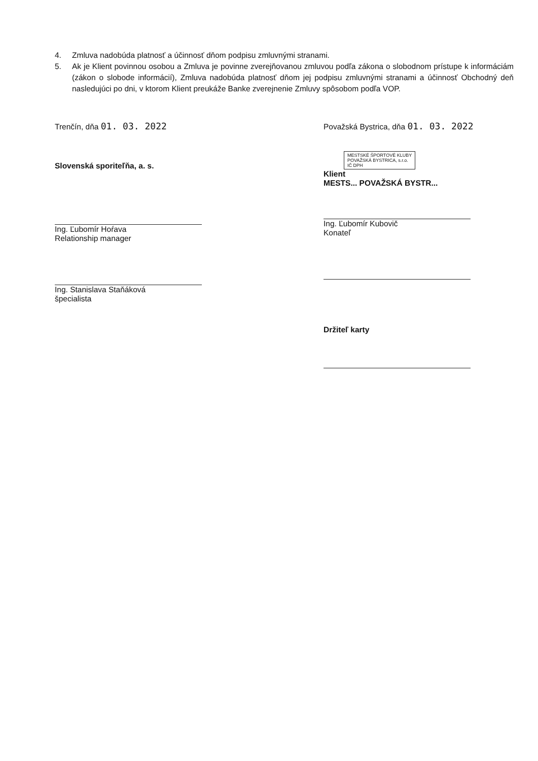4. Zmluva nadobúda platnosť a účinnosť dňom podpisu zmluvnými stranami.
5. Ak je Klient povinnou osobou a Zmluva je povinne zverejňovanou zmluvou podľa zákona o slobodnom prístupe k informáciám (zákon o slobode informácií), Zmluva nadobúda platnosť dňom jej podpisu zmluvnými stranami a účinnosť Obchodný deň nasledujúci po dni, v ktorom Klient preukáže Banke zverejnenie Zmluvy spôsobom podľa VOP.
Trenčín, dňa 01. 03. 2022
Slovenská sporiteľňa, a. s.
Ing. Ľubomír Hoŕava
Relationship manager
Ing. Stanislava Staňáková
špecialista
Považská Bystrica, dňa 01. 03. 2022
MESTSKÉ ŠPORTOVÉ KLUBY
POVAŽSKÁ BYSTRICA, s.r.o.
IČ DPH
Klient
MESTS... POVAŽSKÁ BYSTR...
Ing. Ľubomír Kubovič
Konateľ
Držiteľ karty